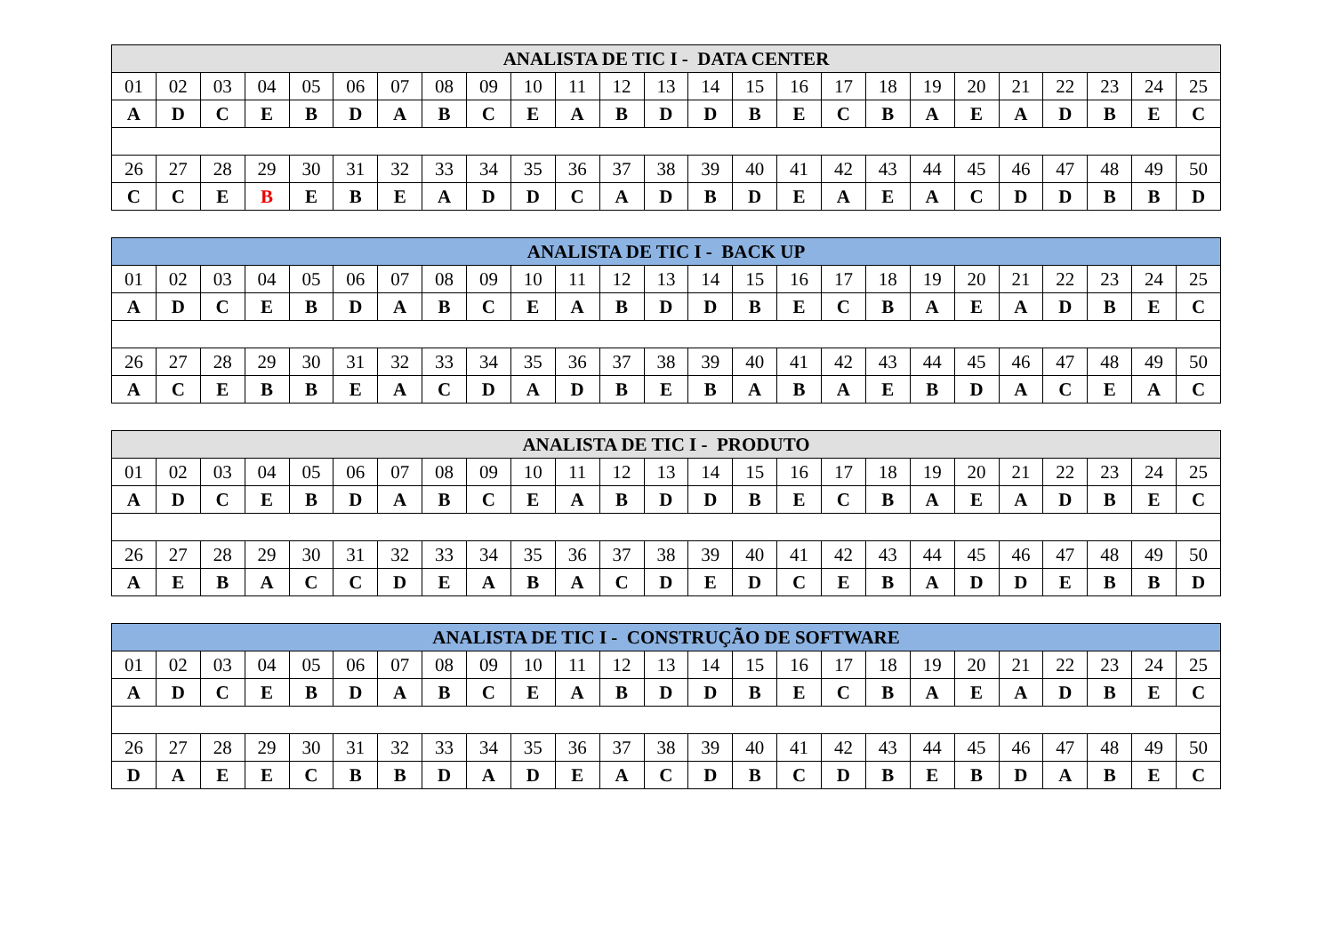| ANALISTA DE TIC I - DATA CENTER | | | | | | | | | | | | | | | | | | | | | | | | |
| --- | --- | --- | --- | --- | --- | --- | --- | --- | --- | --- | --- | --- | --- | --- | --- | --- | --- | --- | --- | --- | --- | --- | --- | --- |
| 01 | 02 | 03 | 04 | 05 | 06 | 07 | 08 | 09 | 10 | 11 | 12 | 13 | 14 | 15 | 16 | 17 | 18 | 19 | 20 | 21 | 22 | 23 | 24 | 25 |
| A | D | C | E | B | D | A | B | C | E | A | B | D | D | B | E | C | B | A | E | A | D | B | E | C |
| 26 | 27 | 28 | 29 | 30 | 31 | 32 | 33 | 34 | 35 | 36 | 37 | 38 | 39 | 40 | 41 | 42 | 43 | 44 | 45 | 46 | 47 | 48 | 49 | 50 |
| C | C | E | B | E | B | E | A | D | D | C | A | D | B | D | E | A | E | A | C | D | D | B | B | D |
| ANALISTA DE TIC I - BACK UP | | | | | | | | | | | | | | | | | | | | | | | | |
| --- | --- | --- | --- | --- | --- | --- | --- | --- | --- | --- | --- | --- | --- | --- | --- | --- | --- | --- | --- | --- | --- | --- | --- | --- |
| 01 | 02 | 03 | 04 | 05 | 06 | 07 | 08 | 09 | 10 | 11 | 12 | 13 | 14 | 15 | 16 | 17 | 18 | 19 | 20 | 21 | 22 | 23 | 24 | 25 |
| A | D | C | E | B | D | A | B | C | E | A | B | D | D | B | E | C | B | A | E | A | D | B | E | C |
| 26 | 27 | 28 | 29 | 30 | 31 | 32 | 33 | 34 | 35 | 36 | 37 | 38 | 39 | 40 | 41 | 42 | 43 | 44 | 45 | 46 | 47 | 48 | 49 | 50 |
| A | C | E | B | B | E | A | C | D | A | D | B | E | B | A | B | A | E | B | D | A | C | E | A | C |
| ANALISTA DE TIC I - PRODUTO | | | | | | | | | | | | | | | | | | | | | | | | |
| --- | --- | --- | --- | --- | --- | --- | --- | --- | --- | --- | --- | --- | --- | --- | --- | --- | --- | --- | --- | --- | --- | --- | --- | --- |
| 01 | 02 | 03 | 04 | 05 | 06 | 07 | 08 | 09 | 10 | 11 | 12 | 13 | 14 | 15 | 16 | 17 | 18 | 19 | 20 | 21 | 22 | 23 | 24 | 25 |
| A | D | C | E | B | D | A | B | C | E | A | B | D | D | B | E | C | B | A | E | A | D | B | E | C |
| 26 | 27 | 28 | 29 | 30 | 31 | 32 | 33 | 34 | 35 | 36 | 37 | 38 | 39 | 40 | 41 | 42 | 43 | 44 | 45 | 46 | 47 | 48 | 49 | 50 |
| A | E | B | A | C | C | D | E | A | B | A | C | D | E | D | C | E | B | A | D | D | E | B | B | D |
| ANALISTA DE TIC I - CONSTRUÇÃO DE SOFTWARE | | | | | | | | | | | | | | | | | | | | | | | | |
| --- | --- | --- | --- | --- | --- | --- | --- | --- | --- | --- | --- | --- | --- | --- | --- | --- | --- | --- | --- | --- | --- | --- | --- | --- |
| 01 | 02 | 03 | 04 | 05 | 06 | 07 | 08 | 09 | 10 | 11 | 12 | 13 | 14 | 15 | 16 | 17 | 18 | 19 | 20 | 21 | 22 | 23 | 24 | 25 |
| A | D | C | E | B | D | A | B | C | E | A | B | D | D | B | E | C | B | A | E | A | D | B | E | C |
| 26 | 27 | 28 | 29 | 30 | 31 | 32 | 33 | 34 | 35 | 36 | 37 | 38 | 39 | 40 | 41 | 42 | 43 | 44 | 45 | 46 | 47 | 48 | 49 | 50 |
| D | A | E | E | C | B | B | D | A | D | E | A | C | D | B | C | D | B | E | B | D | A | B | E | C |